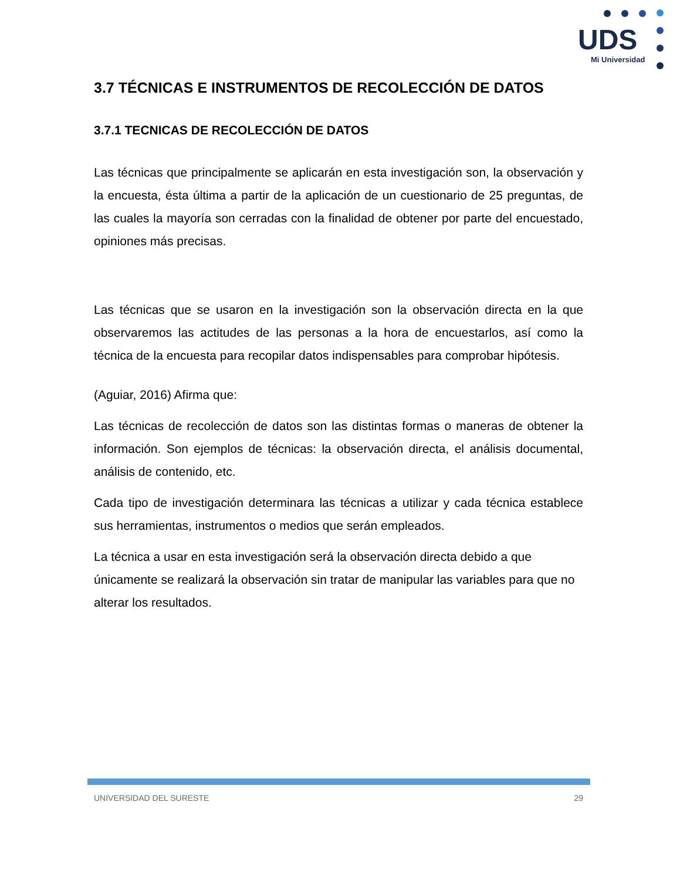UDS
Mi Universidad
3.7 TÉCNICAS E INSTRUMENTOS DE RECOLECCIÓN DE DATOS
3.7.1 TECNICAS DE RECOLECCIÓN DE DATOS
Las técnicas que principalmente se aplicarán en esta investigación son, la observación y la encuesta, ésta última a partir de la aplicación de un cuestionario de 25 preguntas, de las cuales la mayoría son cerradas con la finalidad de obtener por parte del encuestado, opiniones más precisas.
Las técnicas que se usaron en la investigación son la observación directa en la que observaremos las actitudes de las personas a la hora de encuestarlos, así como la técnica de la encuesta para recopilar datos indispensables para comprobar hipótesis.
(Aguiar, 2016) Afirma que:
Las técnicas de recolección de datos son las distintas formas o maneras de obtener la información. Son ejemplos de técnicas: la observación directa, el análisis documental, análisis de contenido, etc.
Cada tipo de investigación determinara las técnicas a utilizar y cada técnica establece sus herramientas, instrumentos o medios que serán empleados.
La técnica a usar en esta investigación será la observación directa debido a que únicamente se realizará la observación sin tratar de manipular las variables para que no alterar los resultados.
UNIVERSIDAD DEL SURESTE 29